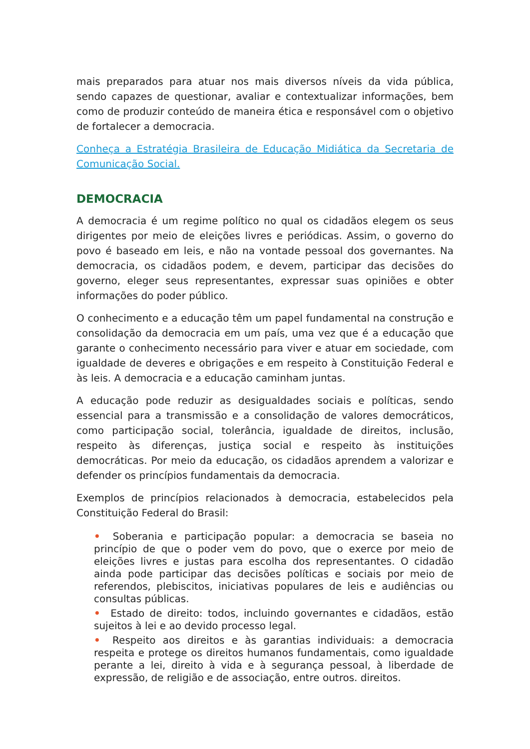mais preparados para atuar nos mais diversos níveis da vida pública, sendo capazes de questionar, avaliar e contextualizar informações, bem como de produzir conteúdo de maneira ética e responsável com o objetivo de fortalecer a democracia.
Conheça a Estratégia Brasileira de Educação Midiática da Secretaria de Comunicação Social.
DEMOCRACIA
A democracia é um regime político no qual os cidadãos elegem os seus dirigentes por meio de eleições livres e periódicas. Assim, o governo do povo é baseado em leis, e não na vontade pessoal dos governantes. Na democracia, os cidadãos podem, e devem, participar das decisões do governo, eleger seus representantes, expressar suas opiniões e obter informações do poder público.
O conhecimento e a educação têm um papel fundamental na construção e consolidação da democracia em um país, uma vez que é a educação que garante o conhecimento necessário para viver e atuar em sociedade, com igualdade de deveres e obrigações e em respeito à Constituição Federal e às leis. A democracia e a educação caminham juntas.
A educação pode reduzir as desigualdades sociais e políticas, sendo essencial para a transmissão e a consolidação de valores democráticos, como participação social, tolerância, igualdade de direitos, inclusão, respeito às diferenças, justiça social e respeito às instituições democráticas. Por meio da educação, os cidadãos aprendem a valorizar e defender os princípios fundamentais da democracia.
Exemplos de princípios relacionados à democracia, estabelecidos pela Constituição Federal do Brasil:
• Soberania e participação popular: a democracia se baseia no princípio de que o poder vem do povo, que o exerce por meio de eleições livres e justas para escolha dos representantes. O cidadão ainda pode participar das decisões políticas e sociais por meio de referendos, plebiscitos, iniciativas populares de leis e audiências ou consultas públicas.
• Estado de direito: todos, incluindo governantes e cidadãos, estão sujeitos à lei e ao devido processo legal.
• Respeito aos direitos e às garantias individuais: a democracia respeita e protege os direitos humanos fundamentais, como igualdade perante a lei, direito à vida e à segurança pessoal, à liberdade de expressão, de religião e de associação, entre outros. direitos.